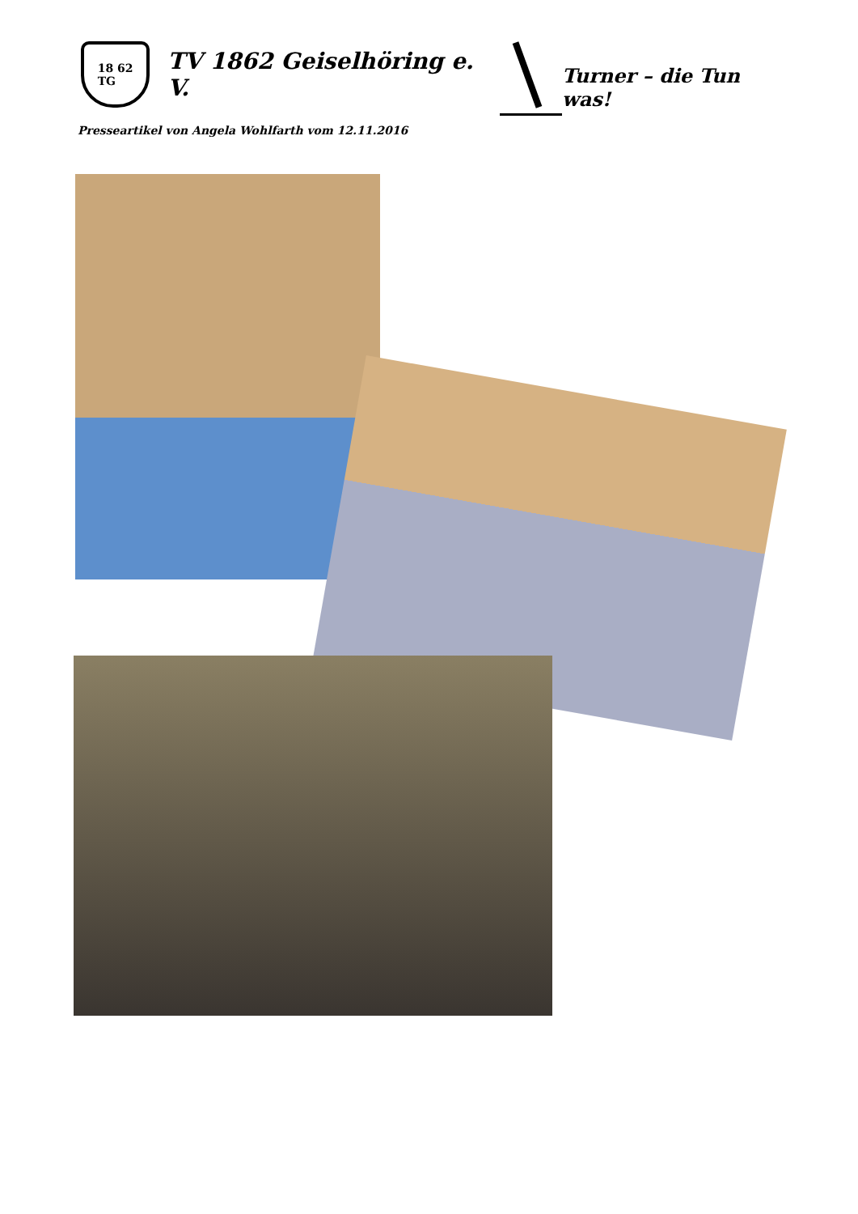18 62
TG
TV 1862 Geiselhöring e. V.
Turner – die Tun was!
Presseartikel von Angela Wohlfarth vom 12.11.2016